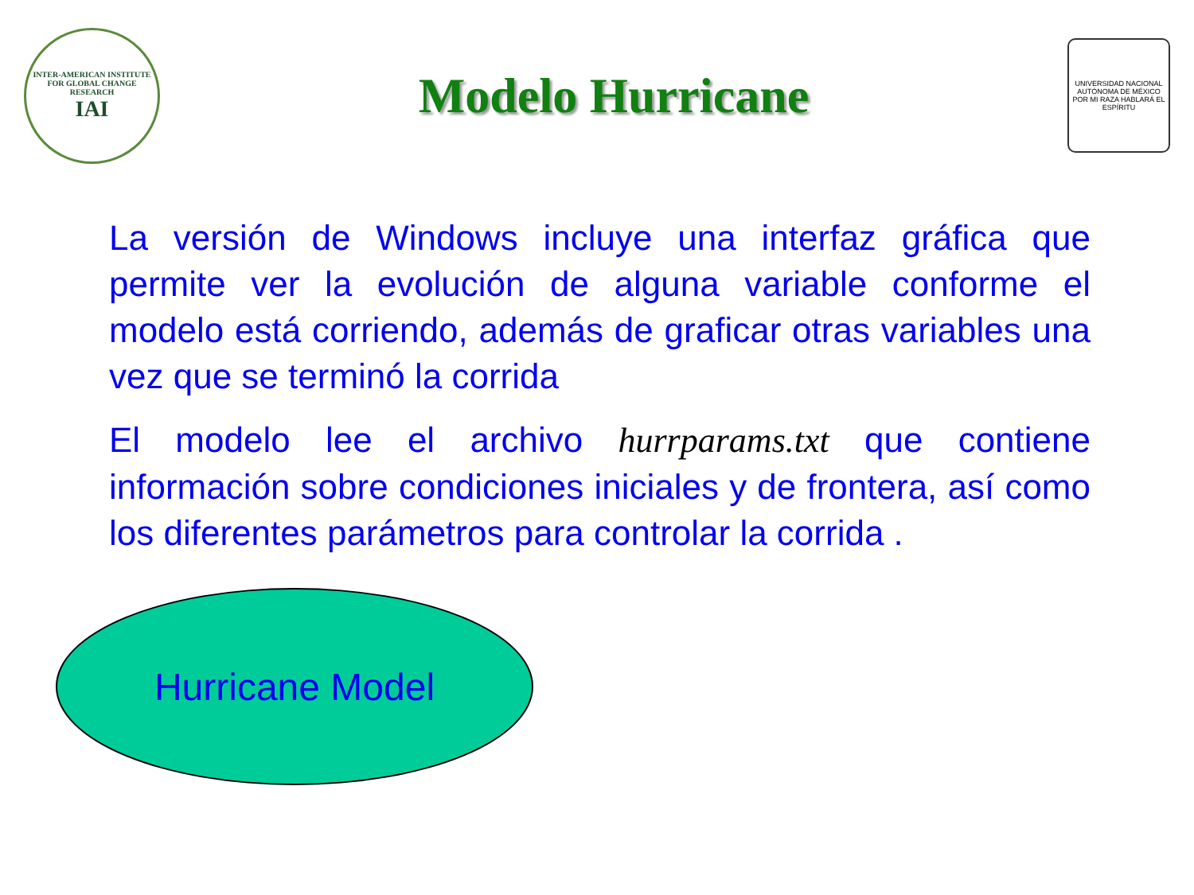INTER-AMERICAN INSTITUTE FOR GLOBAL CHANGE RESEARCH
IAI
Modelo Hurricane
UNIVERSIDAD NACIONAL AUTÓNOMA DE MÉXICO
POR MI RAZA HABLARÁ EL ESPÍRITU
La versión de Windows incluye una interfaz gráfica que permite ver la evolución de alguna variable conforme el modelo está corriendo, además de graficar otras variables una vez que se terminó la corrida
El modelo lee el archivo hurrparams.txt que contiene información sobre condiciones iniciales y de frontera, así como los diferentes parámetros para controlar la corrida .
Hurricane Model